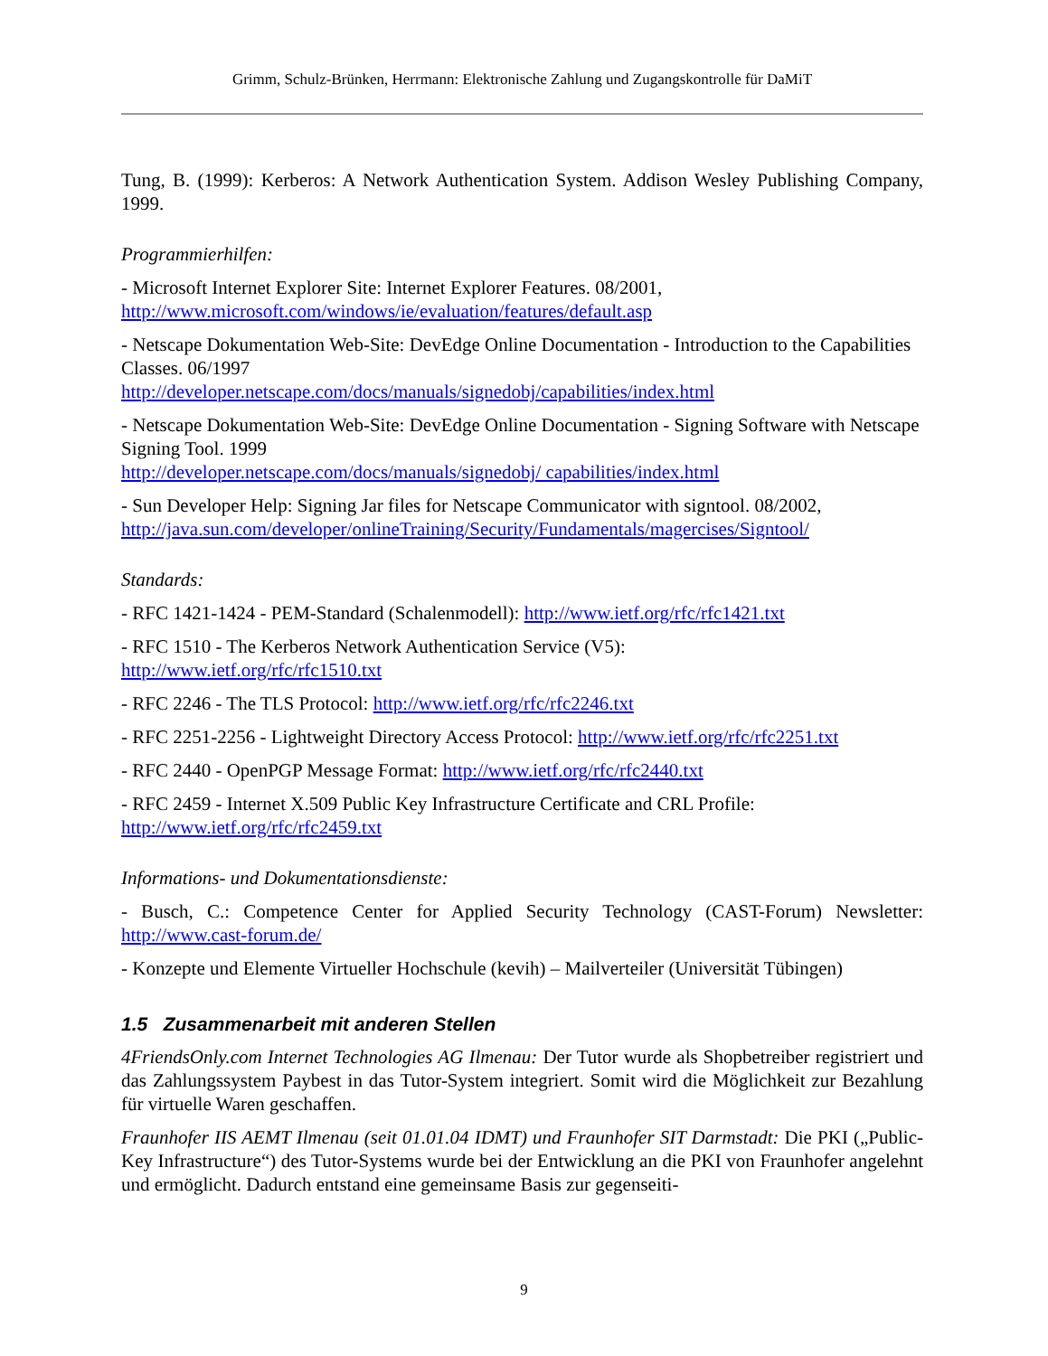Grimm, Schulz-Brünken, Herrmann: Elektronische Zahlung und Zugangskontrolle für DaMiT
Tung, B. (1999): Kerberos: A Network Authentication System. Addison Wesley Publishing Company, 1999.
Programmierhilfen:
- Microsoft Internet Explorer Site: Internet Explorer Features. 08/2001,
http://www.microsoft.com/windows/ie/evaluation/features/default.asp
- Netscape Dokumentation Web-Site: DevEdge Online Documentation - Introduction to the Capabilities Classes. 06/1997
http://developer.netscape.com/docs/manuals/signedobj/capabilities/index.html
- Netscape Dokumentation Web-Site: DevEdge Online Documentation - Signing Software with Netscape Signing Tool. 1999
http://developer.netscape.com/docs/manuals/signedobj/ capabilities/index.html
- Sun Developer Help: Signing Jar files for Netscape Communicator with signtool. 08/2002,
http://java.sun.com/developer/onlineTraining/Security/Fundamentals/magercises/Signtool/
Standards:
- RFC 1421-1424 - PEM-Standard (Schalenmodell): http://www.ietf.org/rfc/rfc1421.txt
- RFC 1510 - The Kerberos Network Authentication Service (V5):
http://www.ietf.org/rfc/rfc1510.txt
- RFC 2246 - The TLS Protocol: http://www.ietf.org/rfc/rfc2246.txt
- RFC 2251-2256 - Lightweight Directory Access Protocol: http://www.ietf.org/rfc/rfc2251.txt
- RFC 2440 - OpenPGP Message Format: http://www.ietf.org/rfc/rfc2440.txt
- RFC 2459 - Internet X.509 Public Key Infrastructure Certificate and CRL Profile:
http://www.ietf.org/rfc/rfc2459.txt
Informations- und Dokumentationsdienste:
- Busch, C.: Competence Center for Applied Security Technology (CAST-Forum) Newsletter: http://www.cast-forum.de/
- Konzepte und Elemente Virtueller Hochschule (kevih) – Mailverteiler (Universität Tübingen)
1.5 Zusammenarbeit mit anderen Stellen
4FriendsOnly.com Internet Technologies AG Ilmenau: Der Tutor wurde als Shopbetreiber registriert und das Zahlungssystem Paybest in das Tutor-System integriert. Somit wird die Möglichkeit zur Bezahlung für virtuelle Waren geschaffen.
Fraunhofer IIS AEMT Ilmenau (seit 01.01.04 IDMT) und Fraunhofer SIT Darmstadt: Die PKI („Public-Key Infrastructure“) des Tutor-Systems wurde bei der Entwicklung an die PKI von Fraunhofer angelehnt und ermöglicht. Dadurch entstand eine gemeinsame Basis zur gegenseiti-
9